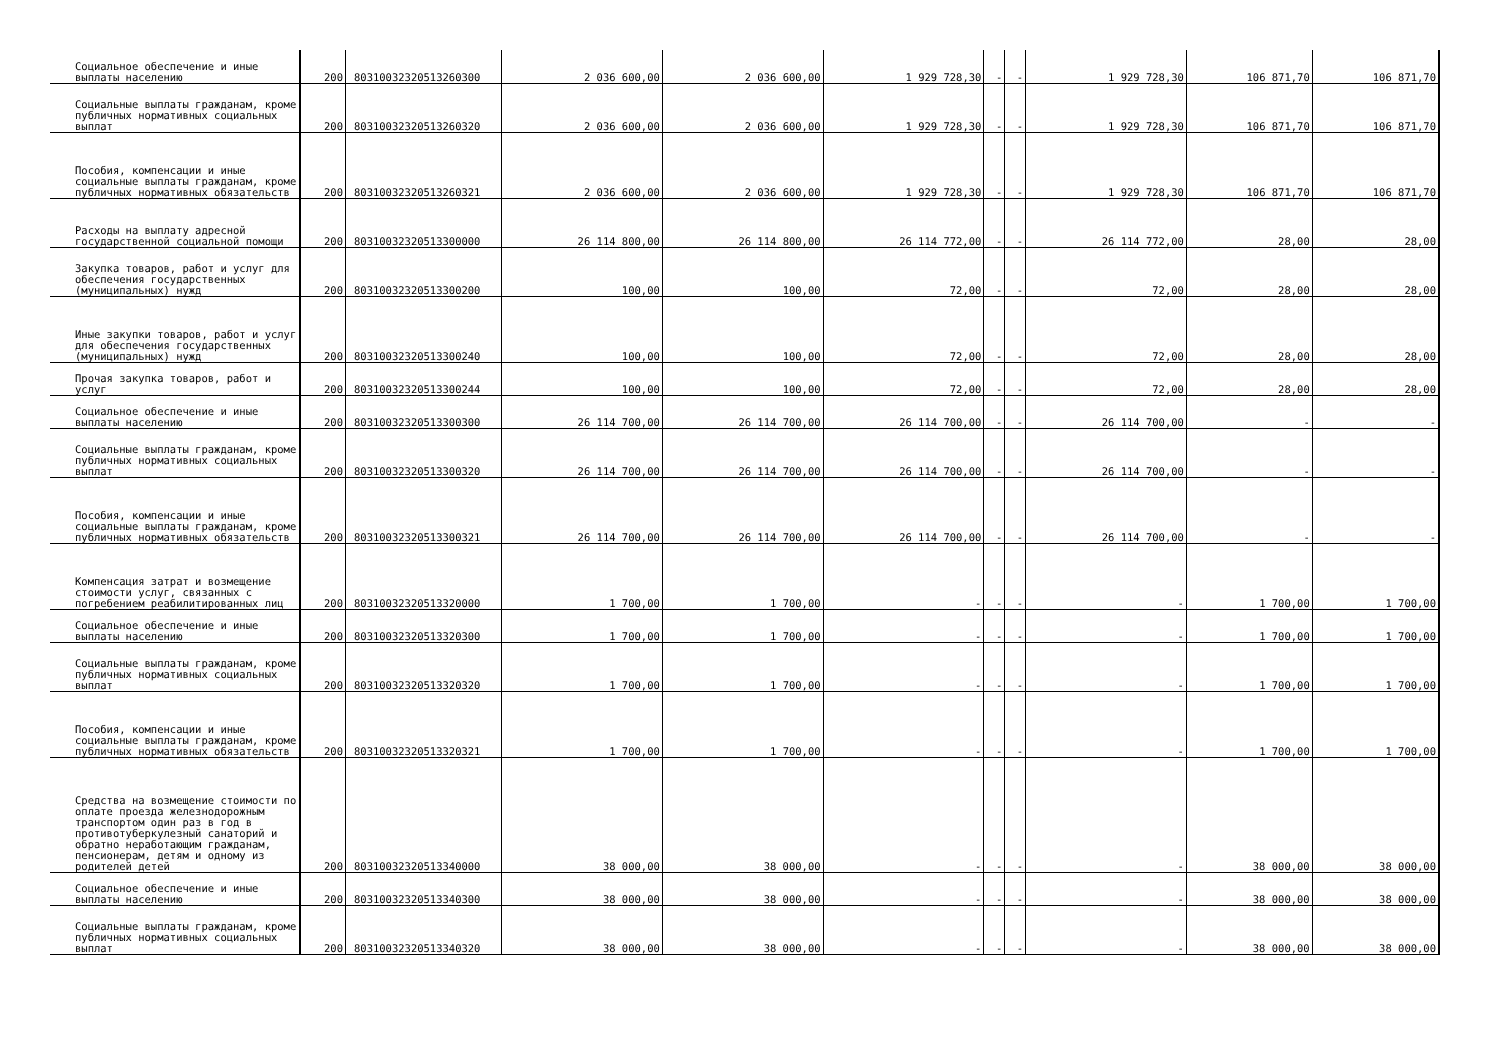| Социальное обеспечение и иные выплаты населению | 200 | 80310032320513260300 | 2 036 600,00 | 2 036 600,00 | 1 929 728,30 | - | - | 1 929 728,30 | 106 871,70 | 106 871,70 |
| Социальные выплаты гражданам, кроме публичных нормативных социальных выплат | 200 | 80310032320513260320 | 2 036 600,00 | 2 036 600,00 | 1 929 728,30 | - | - | 1 929 728,30 | 106 871,70 | 106 871,70 |
| Пособия, компенсации и иные социальные выплаты гражданам, кроме публичных нормативных обязательств | 200 | 80310032320513260321 | 2 036 600,00 | 2 036 600,00 | 1 929 728,30 | - | - | 1 929 728,30 | 106 871,70 | 106 871,70 |
| Расходы на выплату адресной государственной социальной помощи | 200 | 80310032320513300000 | 26 114 800,00 | 26 114 800,00 | 26 114 772,00 | - | - | 26 114 772,00 | 28,00 | 28,00 |
| Закупка товаров, работ и услуг для обеспечения государственных (муниципальных) нужд | 200 | 80310032320513300200 | 100,00 | 100,00 | 72,00 | - | - | 72,00 | 28,00 | 28,00 |
| Иные закупки товаров, работ и услуг для обеспечения государственных (муниципальных) нужд | 200 | 80310032320513300240 | 100,00 | 100,00 | 72,00 | - | - | 72,00 | 28,00 | 28,00 |
| Прочая закупка товаров, работ и услуг | 200 | 80310032320513300244 | 100,00 | 100,00 | 72,00 | - | - | 72,00 | 28,00 | 28,00 |
| Социальное обеспечение и иные выплаты населению | 200 | 80310032320513300300 | 26 114 700,00 | 26 114 700,00 | 26 114 700,00 | - | - | 26 114 700,00 | - | - |
| Социальные выплаты гражданам, кроме публичных нормативных социальных выплат | 200 | 80310032320513300320 | 26 114 700,00 | 26 114 700,00 | 26 114 700,00 | - | - | 26 114 700,00 | - | - |
| Пособия, компенсации и иные социальные выплаты гражданам, кроме публичных нормативных обязательств | 200 | 80310032320513300321 | 26 114 700,00 | 26 114 700,00 | 26 114 700,00 | - | - | 26 114 700,00 | - | - |
| Компенсация затрат и возмещение стоимости услуг, связанных с погребением реабилитированных лиц | 200 | 80310032320513320000 | 1 700,00 | 1 700,00 | - | - | - | - | 1 700,00 | 1 700,00 |
| Социальное обеспечение и иные выплаты населению | 200 | 80310032320513320300 | 1 700,00 | 1 700,00 | - | - | - | - | 1 700,00 | 1 700,00 |
| Социальные выплаты гражданам, кроме публичных нормативных социальных выплат | 200 | 80310032320513320320 | 1 700,00 | 1 700,00 | - | - | - | - | 1 700,00 | 1 700,00 |
| Пособия, компенсации и иные социальные выплаты гражданам, кроме публичных нормативных обязательств | 200 | 80310032320513320321 | 1 700,00 | 1 700,00 | - | - | - | - | 1 700,00 | 1 700,00 |
| Средства на возмещение стоимости по оплате проезда железнодорожным транспортом один раз в год в противотуберкулезный санаторий и обратно неработающим гражданам, пенсионерам, детям и одному из родителей детей | 200 | 80310032320513340000 | 38 000,00 | 38 000,00 | - | - | - | - | 38 000,00 | 38 000,00 |
| Социальное обеспечение и иные выплаты населению | 200 | 80310032320513340300 | 38 000,00 | 38 000,00 | - | - | - | - | 38 000,00 | 38 000,00 |
| Социальные выплаты гражданам, кроме публичных нормативных социальных выплат | 200 | 80310032320513340320 | 38 000,00 | 38 000,00 | - | - | - | - | 38 000,00 | 38 000,00 |